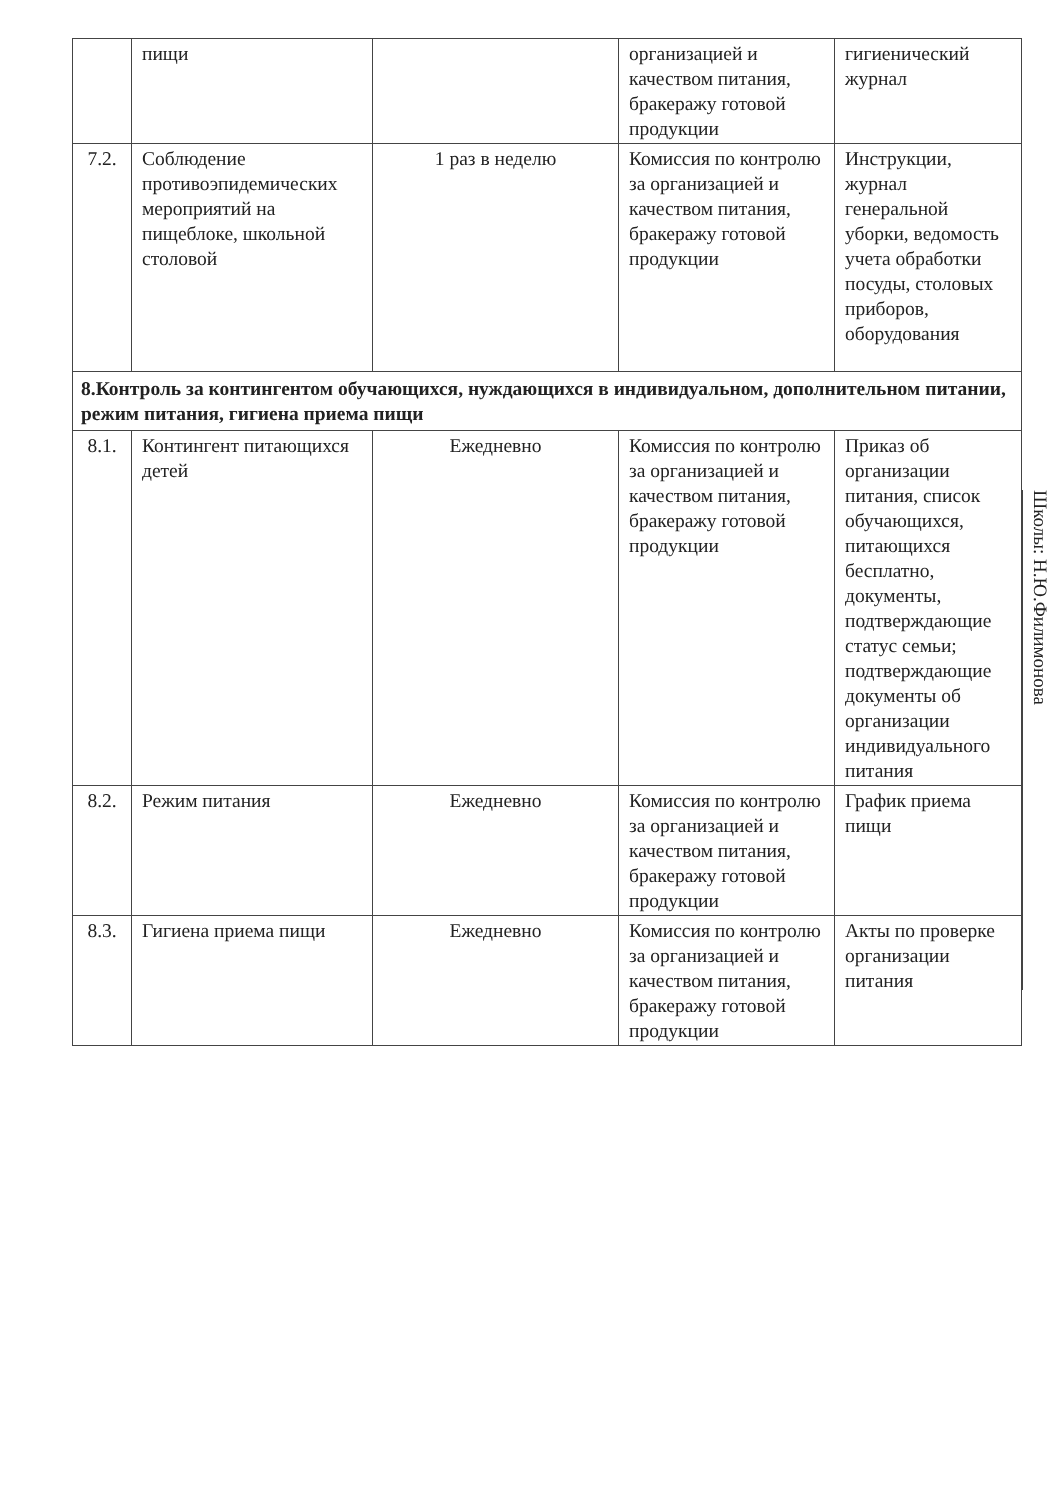| | пищи | | организацией и качеством питания, бракеражу готовой продукции | гигиенический журнал |
| 7.2. | Соблюдение противоэпидемических мероприятий на пищеблоке, школьной столовой | 1 раз в неделю | Комиссия по контролю за организацией и качеством питания, бракеражу готовой продукции | Инструкции, журнал генеральной уборки, ведомость учета обработки посуды, столовых приборов, оборудования |
| 8.Контроль за контингентом обучающихся, нуждающихся в индивидуальном, дополнительном питании, режим питания, гигиена приема пищи | | | | |
| 8.1. | Контингент питающихся детей | Ежедневно | Комиссия по контролю за организацией и качеством питания, бракеражу готовой продукции | Приказ об организации питания, список обучающихся, питающихся бесплатно, документы, подтверждающие статус семьи; подтверждающие документы об организации индивидуального питания |
| 8.2. | Режим питания | Ежедневно | Комиссия по контролю за организацией и качеством питания, бракеражу готовой продукции | График приема пищи |
| 8.3. | Гигиена приема пищи | Ежедневно | Комиссия по контролю за организацией и качеством питания, бракеражу готовой продукции | Акты по проверке организации питания |
Школы: Н.Ю.Филимонова